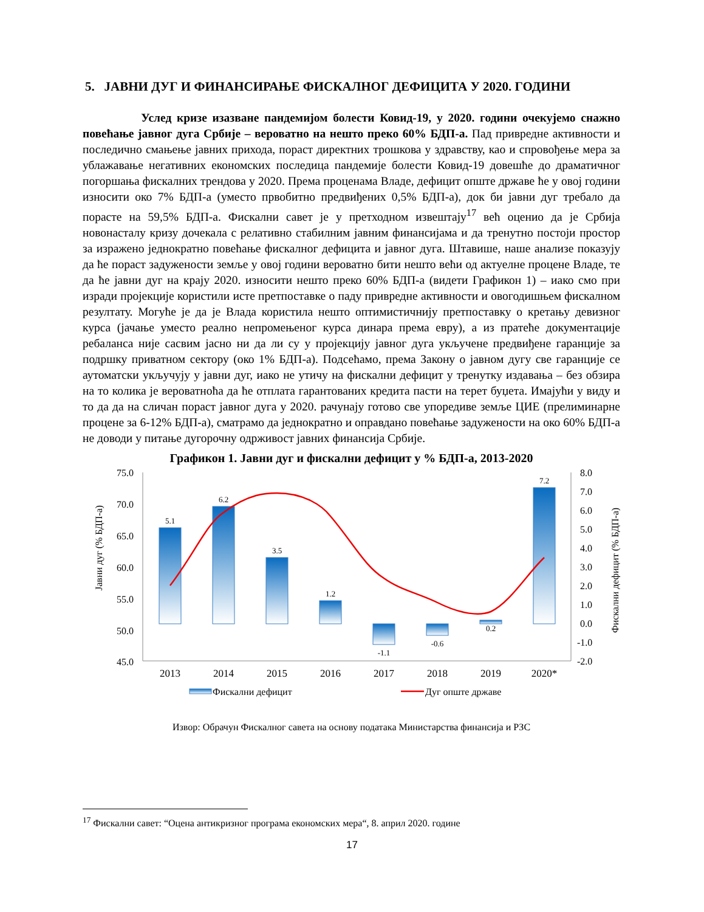5. ЈАВНИ ДУГ И ФИНАНСИРАЊЕ ФИСКАЛНОГ ДЕФИЦИТА У 2020. ГОДИНИ
Услед кризе изазване пандемијом болести Ковид-19, у 2020. години очекујемо снажно повећање јавног дуга Србије – вероватно на нешто преко 60% БДП-а. Пад привредне активности и последично смањење јавних прихода, пораст директних трошкова у здравству, као и спровођење мера за ублажавање негативних економских последица пандемије болести Ковид-19 довешће до драматичног погоршања фискалних трендова у 2020. Према проценама Владе, дефицит опште државе ће у овој години износити око 7% БДП-а (уместо првобитно предвиђених 0,5% БДП-а), док би јавни дуг требало да порасте на 59,5% БДП-а. Фискални савет је у претходном извештају<sup>17</sup> већ оценио да је Србија новонасталу кризу дочекала с релативно стабилним јавним финансијама и да тренутно постоји простор за изражено једнократно повећање фискалног дефицита и јавног дуга. Штавише, наше анализе показују да ће пораст задужености земље у овој години вероватно бити нешто већи од актуелне процене Владе, те да ће јавни дуг на крају 2020. износити нешто преко 60% БДП-а (видети Графикон 1) – иако смо при изради пројекције користили исте претпоставке о паду привредне активности и овогодишњем фискалном резултату. Могуће је да је Влада користила нешто оптимистичнију претпоставку о кретању девизног курса (јачање уместо реално непромењеног курса динара према евру), а из пратеће документације ребаланса није сасвим јасно ни да ли су у пројекцију јавног дуга укључене предвиђене гаранције за подршку приватном сектору (око 1% БДП-а). Подсећамо, према Закону о јавном дугу све гаранције се аутоматски укључују у јавни дуг, иако не утичу на фискални дефицит у тренутку издавања – без обзира на то колика је вероватноћа да ће отплата гарантованих кредита пасти на терет буџета. Имајући у виду и то да да на сличан пораст јавног дуга у 2020. рачунају готово све упоредиве земље ЦИЕ (прелиминарне процене за 6-12% БДП-а), сматрамо да једнократно и оправдано повећање задужености на око 60% БДП-а не доводи у питање дугорочну одрживост јавних финансија Србије.
Графикон 1. Јавни дуг и фискални дефицит у % БДП-а, 2013-2020
75.0
70.0
65.0
60.0
55.0
50.0
45.0
8.0
7.0
6.0
5.0
4.0
3.0
2.0
1.0
0.0
-1.0
-2.0
Јавни дуг (% БДП-а)
Фискални дефицит (% БДП-а)
5.1
6.2
3.5
1.2
-1.1
-0.6
0.2
7.2
2013
2014
2015
2016
2017
2018
2019
2020*
Фискални дефицит
Дуг опште државе
Извор: Обрачун Фискалног савета на основу података Министарства финансија и РЗС
<sup>17</sup> Фискални савет: “Оцена антикризног програма економских мера“, 8. април 2020. године
17